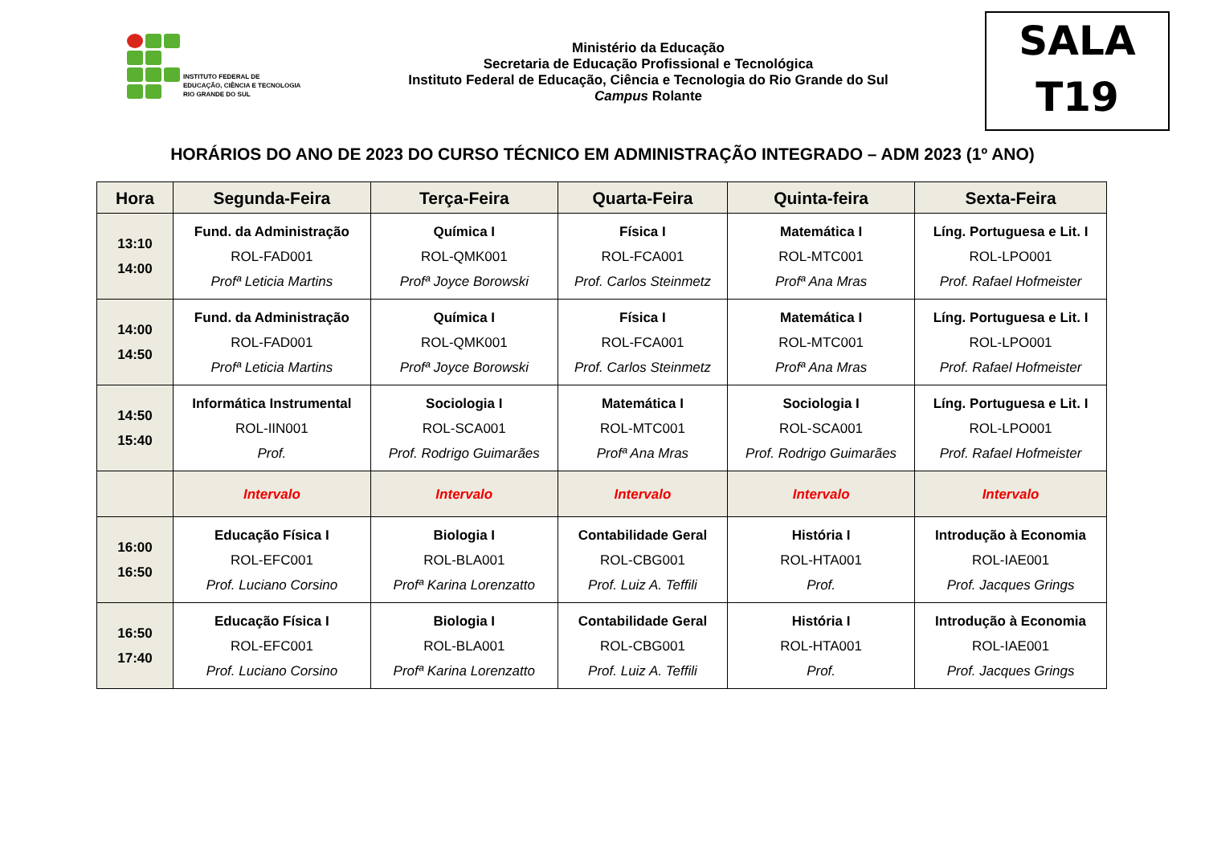INSTITUTO FEDERAL DE
EDUCAÇÃO, CIÊNCIA E TECNOLOGIA
RIO GRANDE DO SUL
Ministério da Educação
Secretaria de Educação Profissional e Tecnológica
Instituto Federal de Educação, Ciência e Tecnologia do Rio Grande do Sul
Campus Rolante
SALA
T19
HORÁRIOS DO ANO DE 2023 DO CURSO TÉCNICO EM ADMINISTRAÇÃO INTEGRADO – ADM 2023 (1º ANO)
| Hora | Segunda-Feira | Terça-Feira | Quarta-Feira | Quinta-feira | Sexta-Feira |
| --- | --- | --- | --- | --- | --- |
| 13:10 14:00 | Fund. da Administração ROL-FAD001 Profª Leticia Martins | Química I ROL-QMK001 Profª Joyce Borowski | Física I ROL-FCA001 Prof. Carlos Steinmetz | Matemática I ROL-MTC001 Profª Ana Mras | Líng. Portuguesa e Lit. I ROL-LPO001 Prof. Rafael Hofmeister |
| 14:00 14:50 | Fund. da Administração ROL-FAD001 Profª Leticia Martins | Química I ROL-QMK001 Profª Joyce Borowski | Física I ROL-FCA001 Prof. Carlos Steinmetz | Matemática I ROL-MTC001 Profª Ana Mras | Líng. Portuguesa e Lit. I ROL-LPO001 Prof. Rafael Hofmeister |
| 14:50 15:40 | Informática Instrumental ROL-IIN001 Prof. | Sociologia I ROL-SCA001 Prof. Rodrigo Guimarães | Matemática I ROL-MTC001 Profª Ana Mras | Sociologia I ROL-SCA001 Prof. Rodrigo Guimarães | Líng. Portuguesa e Lit. I ROL-LPO001 Prof. Rafael Hofmeister |
| | Intervalo | Intervalo | Intervalo | Intervalo | Intervalo |
| 16:00 16:50 | Educação Física I ROL-EFC001 Prof. Luciano Corsino | Biologia I ROL-BLA001 Profª Karina Lorenzatto | Contabilidade Geral ROL-CBG001 Prof. Luiz A. Teffili | História I ROL-HTA001 Prof. | Introdução à Economia ROL-IAE001 Prof. Jacques Grings |
| 16:50 17:40 | Educação Física I ROL-EFC001 Prof. Luciano Corsino | Biologia I ROL-BLA001 Profª Karina Lorenzatto | Contabilidade Geral ROL-CBG001 Prof. Luiz A. Teffili | História I ROL-HTA001 Prof. | Introdução à Economia ROL-IAE001 Prof. Jacques Grings |